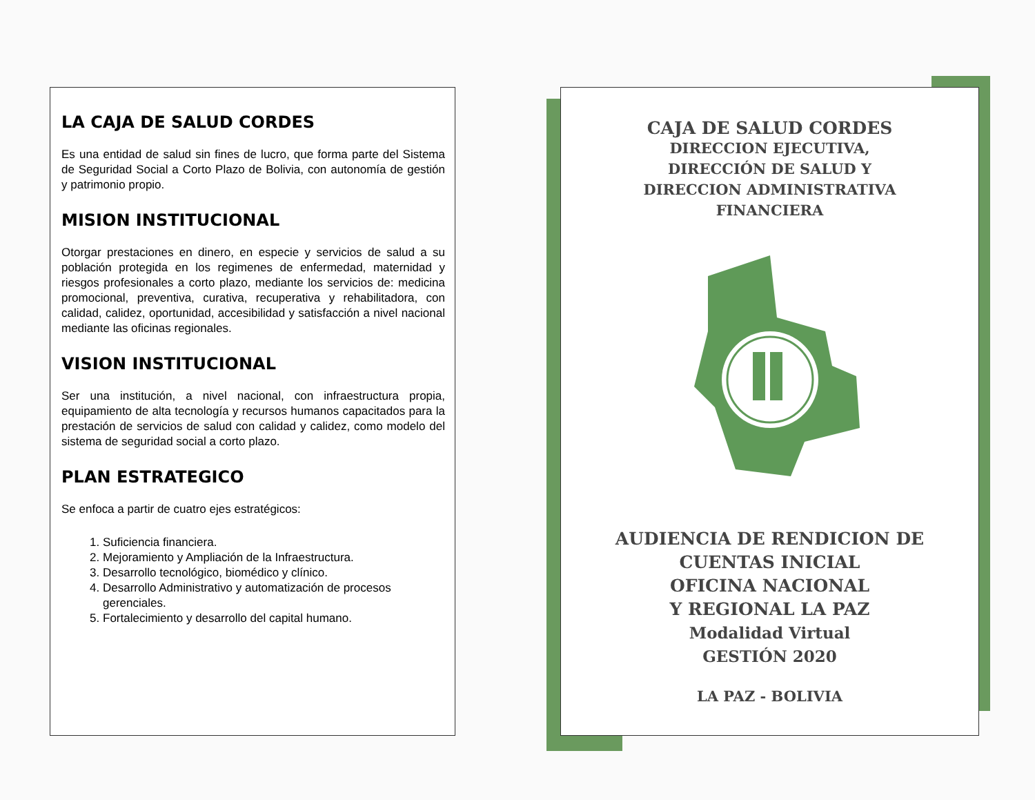LA CAJA DE SALUD CORDES
Es una entidad de salud sin fines de lucro, que forma parte del Sistema de Seguridad Social a Corto Plazo de Bolivia, con autonomía de gestión y patrimonio propio.
MISION INSTITUCIONAL
Otorgar prestaciones en dinero, en especie y servicios de salud a su población protegida en los regimenes de enfermedad, maternidad y riesgos profesionales a corto plazo, mediante los servicios de: medicina promocional, preventiva, curativa, recuperativa y rehabilitadora, con calidad, calidez, oportunidad, accesibilidad y satisfacción a nivel nacional mediante las oficinas regionales.
VISION INSTITUCIONAL
Ser una institución, a nivel nacional, con infraestructura propia, equipamiento de alta tecnología y recursos humanos capacitados para la prestación de servicios de salud con calidad y calidez, como modelo del sistema de seguridad social a corto plazo.
PLAN ESTRATEGICO
Se enfoca a partir de cuatro ejes estratégicos:
1. Suficiencia financiera.
2. Mejoramiento y Ampliación de la Infraestructura.
3. Desarrollo tecnológico, biomédico y clínico.
4. Desarrollo Administrativo y automatización de procesos gerenciales.
5. Fortalecimiento y desarrollo del capital humano.
CAJA DE SALUD CORDES
DIRECCION EJECUTIVA,
DIRECCIÓN DE SALUD Y
DIRECCION ADMINISTRATIVA
FINANCIERA
AUDIENCIA DE RENDICION DE
CUENTAS INICIAL
OFICINA NACIONAL
Y REGIONAL LA PAZ
Modalidad Virtual
GESTIÓN 2020
LA PAZ - BOLIVIA